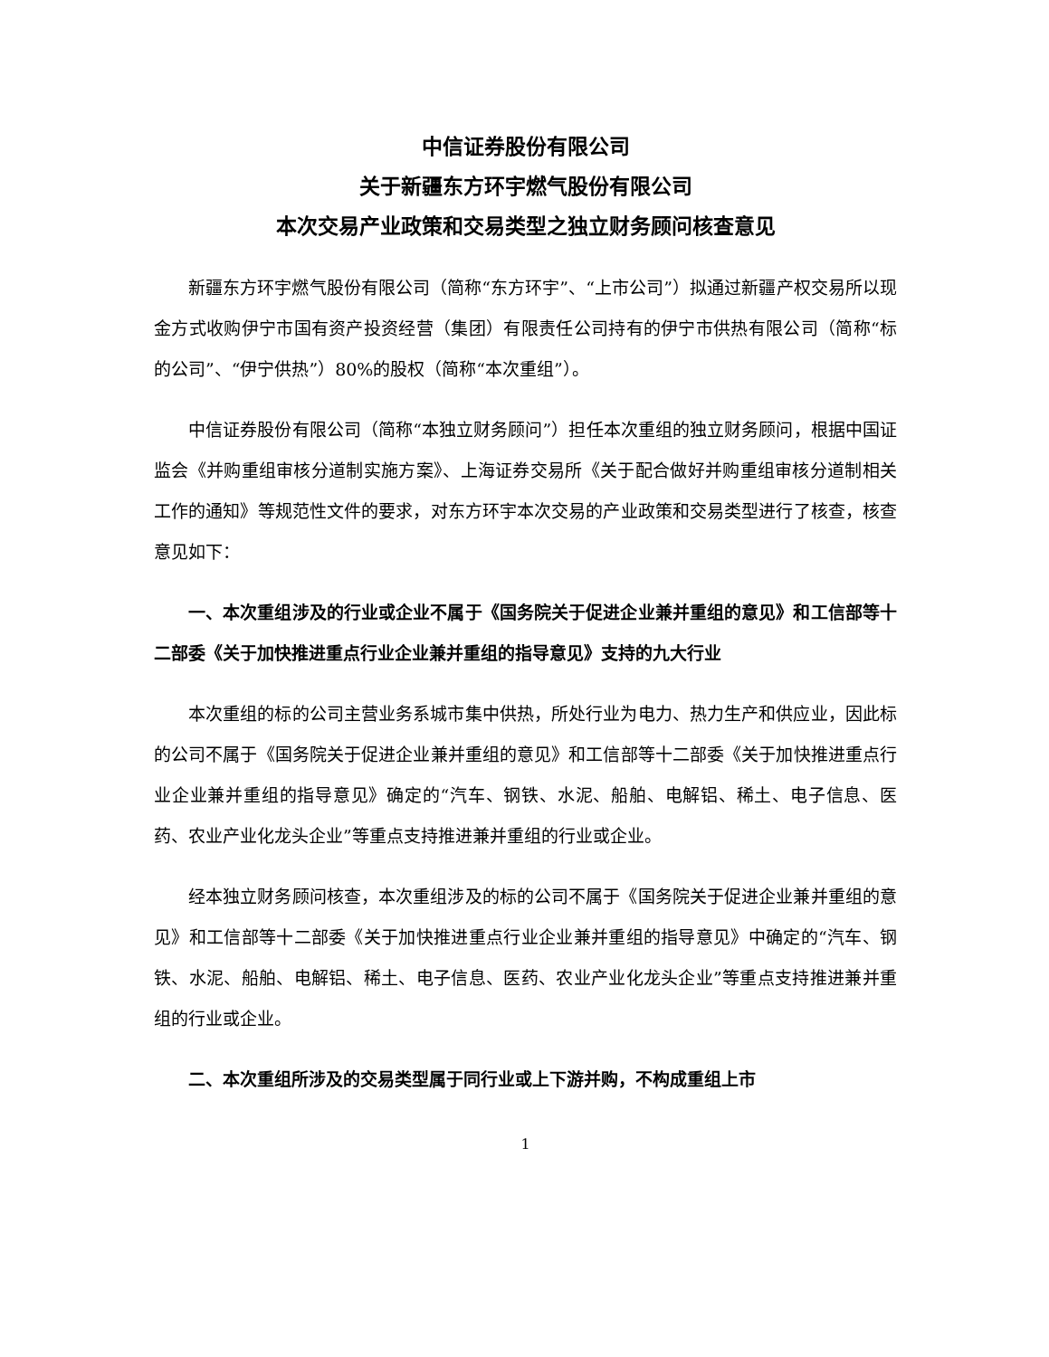中信证券股份有限公司
关于新疆东方环宇燃气股份有限公司
本次交易产业政策和交易类型之独立财务顾问核查意见
新疆东方环宇燃气股份有限公司（简称“东方环宇”、“上市公司”）拟通过新疆产权交易所以现金方式收购伊宁市国有资产投资经营（集团）有限责任公司持有的伊宁市供热有限公司（简称“标的公司”、“伊宁供热”）80%的股权（简称“本次重组”）。
中信证券股份有限公司（简称“本独立财务顾问”）担任本次重组的独立财务顾问，根据中国证监会《并购重组审核分道制实施方案》、上海证券交易所《关于配合做好并购重组审核分道制相关工作的通知》等规范性文件的要求，对东方环宇本次交易的产业政策和交易类型进行了核查，核查意见如下：
一、本次重组涉及的行业或企业不属于《国务院关于促进企业兼并重组的意见》和工信部等十二部委《关于加快推进重点行业企业兼并重组的指导意见》支持的九大行业
本次重组的标的公司主营业务系城市集中供热，所处行业为电力、热力生产和供应业，因此标的公司不属于《国务院关于促进企业兼并重组的意见》和工信部等十二部委《关于加快推进重点行业企业兼并重组的指导意见》确定的“汽车、钢铁、水泥、船舶、电解铝、稀土、电子信息、医药、农业产业化龙头企业”等重点支持推进兼并重组的行业或企业。
经本独立财务顾问核查，本次重组涉及的标的公司不属于《国务院关于促进企业兼并重组的意见》和工信部等十二部委《关于加快推进重点行业企业兼并重组的指导意见》中确定的“汽车、钢铁、水泥、船舶、电解铝、稀土、电子信息、医药、农业产业化龙头企业”等重点支持推进兼并重组的行业或企业。
二、本次重组所涉及的交易类型属于同行业或上下游并购，不构成重组上市
1